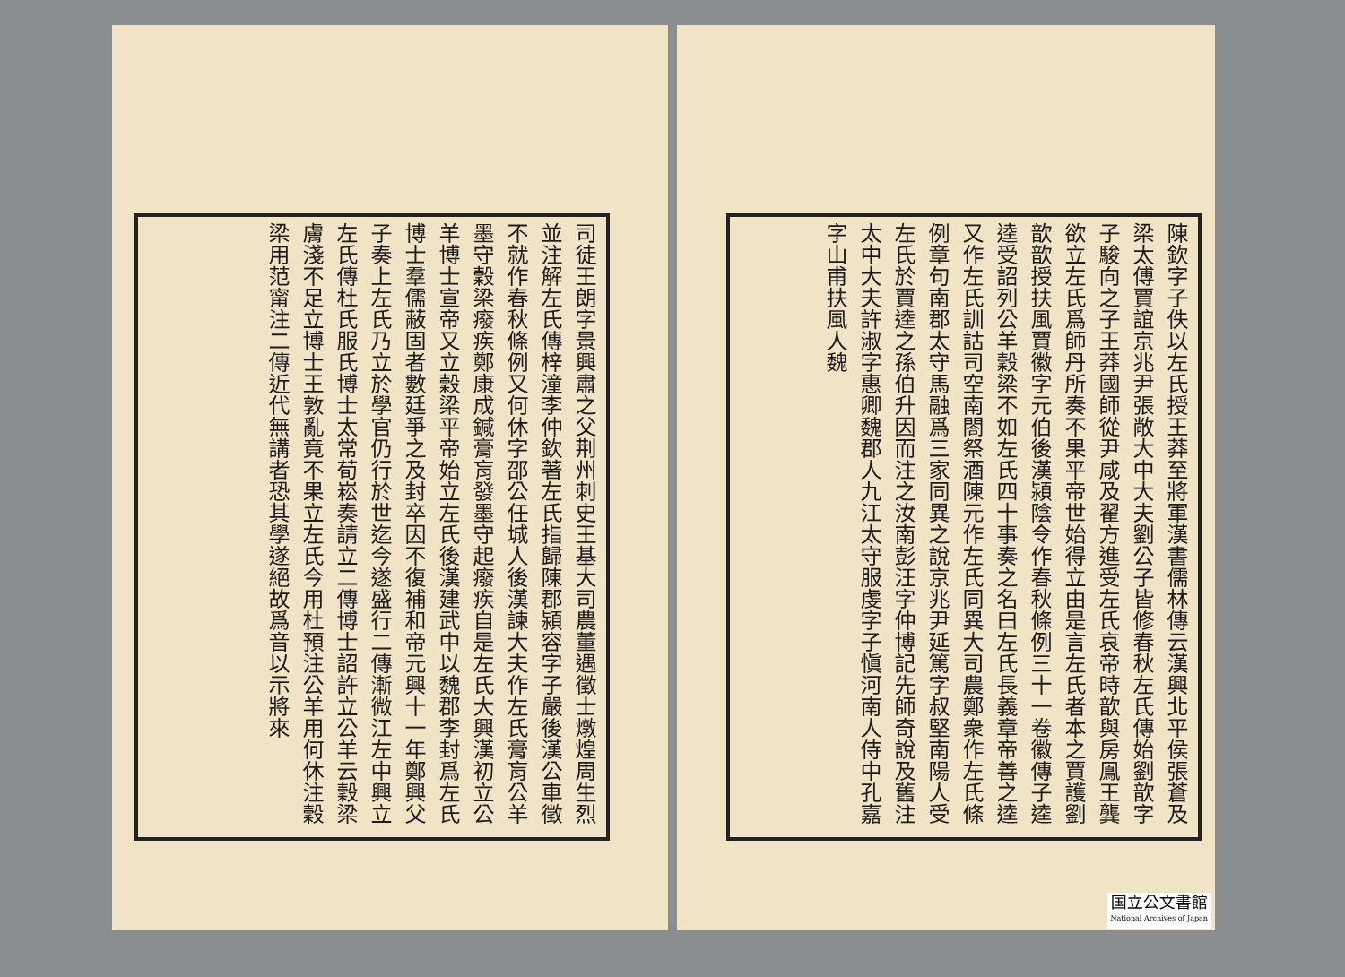司徒王朗字景興肅之父荆州刺史王基大司農董遇徵士燉煌周生烈並注解左氏傳梓潼李仲欽著左氏指歸陳郡潁容字子嚴後漢公車徵不就作春秋條例又何休字邵公任城人後漢諫大夫作左氏膏肓公羊墨守穀梁癈疾鄭康成鍼膏肓發墨守起癈疾自是左氏大興漢初立公羊博士宣帝又立穀梁平帝始立左氏後漢建武中以魏郡李封爲左氏博士羣儒蔽固者數廷爭之及封卒因不復補和帝元興十一年鄭興父子奏上左氏乃立於學官仍行於世迄今遂盛行二傳漸微江左中興立左氏傳杜氏服氏博士太常荀崧奏請立二傳博士詔許立公羊云穀梁膚淺不足立博士王敦亂竟不果立左氏今用杜預注公羊用何休注穀梁用范甯注二傳近代無講者恐其學遂絕故爲音以示將來
陳欽字子佚以左氏授王莽至將軍漢書儒林傳云漢興北平侯張蒼及梁太傅賈誼京兆尹張敞大中大夫劉公子皆修春秋左氏傳始劉歆字子駿向之子王莽國師從尹咸及翟方進受左氏哀帝時歆與房鳳王龔欲立左氏爲師丹所奏不果平帝世始得立由是言左氏者本之賈護劉歆歆授扶風賈徽字元伯後漢潁陰令作春秋條例三十一卷徽傳子逵逵受詔列公羊穀梁不如左氏四十事奏之名曰左氏長義章帝善之逵又作左氏訓詁司空南閤祭酒陳元作左氏同異大司農鄭衆作左氏條例章句南郡太守馬融爲三家同異之說京兆尹延篤字叔堅南陽人受左氏於賈逵之孫伯升因而注之汝南彭汪字仲博記先師奇說及舊注太中大夫許淑字惠卿魏郡人九江太守服虔字子愼河南人侍中孔嘉字山甫扶風人魏
国立公文書館
National Archives of Japan